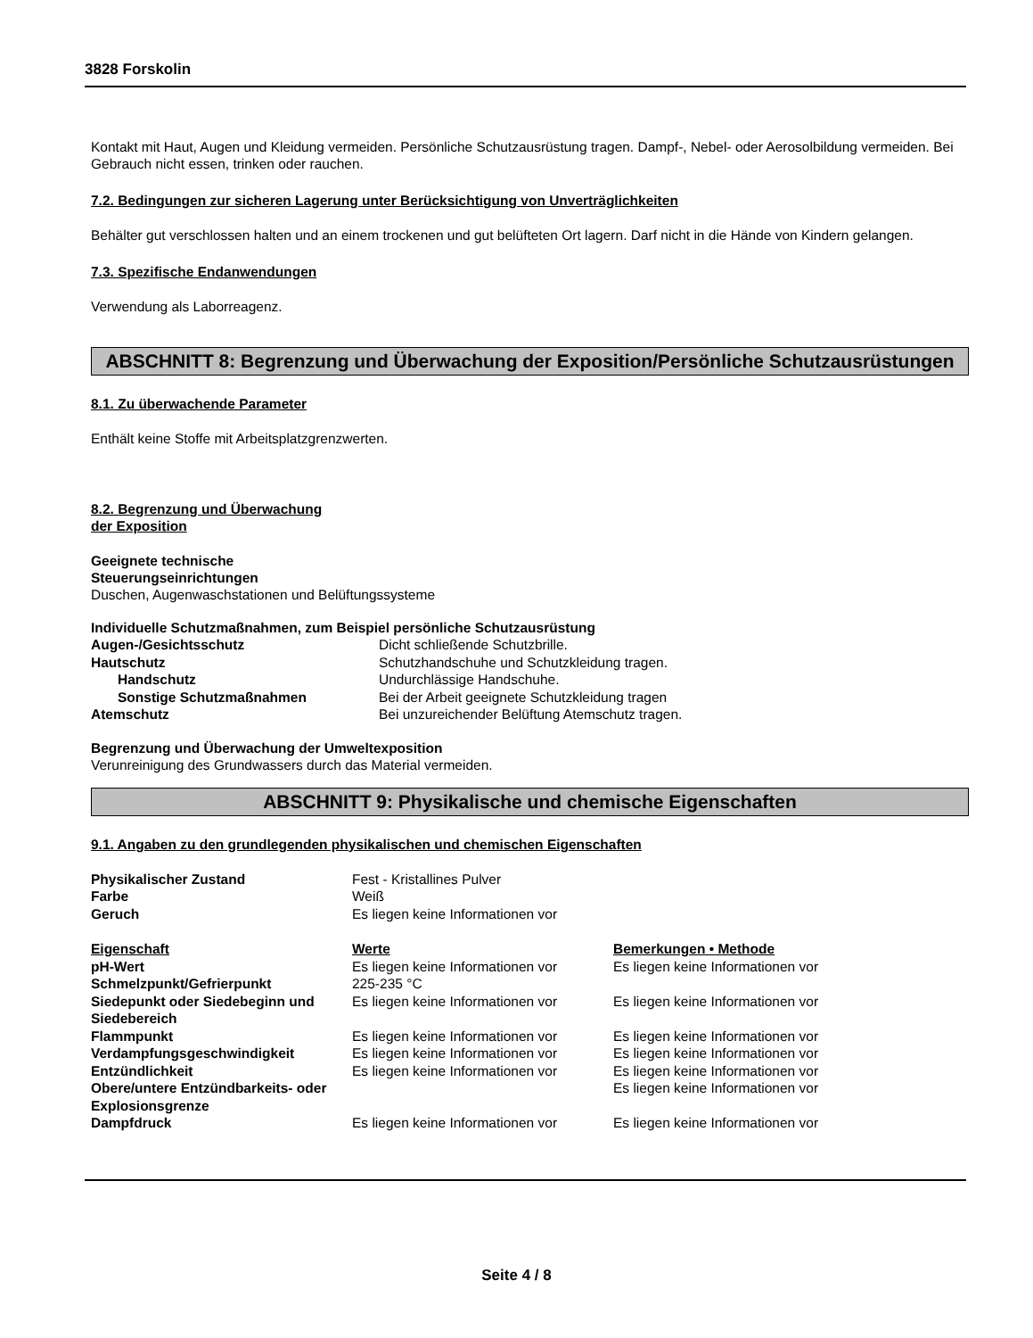3828 Forskolin
Kontakt mit Haut, Augen und Kleidung vermeiden. Persönliche Schutzausrüstung tragen. Dampf-, Nebel- oder Aerosolbildung vermeiden. Bei Gebrauch nicht essen, trinken oder rauchen.
7.2. Bedingungen zur sicheren Lagerung unter Berücksichtigung von Unverträglichkeiten
Behälter gut verschlossen halten und an einem trockenen und gut belüfteten Ort lagern. Darf nicht in die Hände von Kindern gelangen.
7.3. Spezifische Endanwendungen
Verwendung als Laborreagenz.
ABSCHNITT 8: Begrenzung und Überwachung der Exposition/Persönliche Schutzausrüstungen
8.1. Zu überwachende Parameter
Enthält keine Stoffe mit Arbeitsplatzgrenzwerten.
8.2. Begrenzung und Überwachung
der Exposition
Geeignete technische
Steuerungseinrichtungen
Duschen, Augenwaschstationen und Belüftungssysteme
Individuelle Schutzmaßnahmen, zum Beispiel persönliche Schutzausrüstung
| Augen-/Gesichtsschutz | Dicht schließende Schutzbrille. |
| Hautschutz | Schutzhandschuhe und Schutzkleidung tragen. |
| Handschutz | Undurchlässige Handschuhe. |
| Sonstige Schutzmaßnahmen | Bei der Arbeit geeignete Schutzkleidung tragen |
| Atemschutz | Bei unzureichender Belüftung Atemschutz tragen. |
Begrenzung und Überwachung der Umweltexposition
Verunreinigung des Grundwassers durch das Material vermeiden.
ABSCHNITT 9: Physikalische und chemische Eigenschaften
9.1. Angaben zu den grundlegenden physikalischen und chemischen Eigenschaften
| Physikalischer Zustand | Fest - Kristallines Pulver |
| Farbe | Weiß |
| Geruch | Es liegen keine Informationen vor |
| Eigenschaft | Werte | Bemerkungen • Methode |
| --- | --- | --- |
| pH-Wert | Es liegen keine Informationen vor | Es liegen keine Informationen vor |
| Schmelzpunkt/Gefrierpunkt | 225-235 °C | |
| Siedepunkt oder Siedebeginn und Siedebereich | Es liegen keine Informationen vor | Es liegen keine Informationen vor |
| Flammpunkt | Es liegen keine Informationen vor | Es liegen keine Informationen vor |
| Verdampfungsgeschwindigkeit | Es liegen keine Informationen vor | Es liegen keine Informationen vor |
| Entzündlichkeit | Es liegen keine Informationen vor | Es liegen keine Informationen vor |
| Obere/untere Entzündbarkeits- oder Explosionsgrenze | | Es liegen keine Informationen vor |
| Dampfdruck | Es liegen keine Informationen vor | Es liegen keine Informationen vor |
Seite 4 / 8